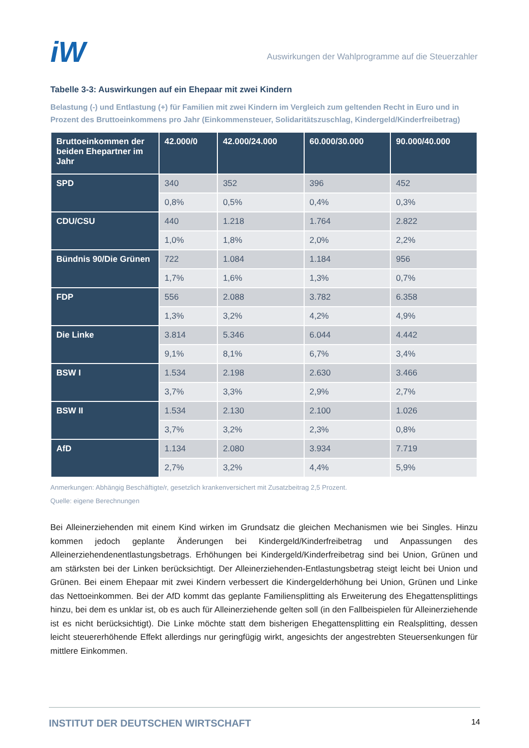iW
Auswirkungen der Wahlprogramme auf die Steuerzahler
Tabelle 3-3: Auswirkungen auf ein Ehepaar mit zwei Kindern
Belastung (-) und Entlastung (+) für Familien mit zwei Kindern im Vergleich zum geltenden Recht in Euro und in Prozent des Bruttoeinkommens pro Jahr (Einkommensteuer, Solidaritätszuschlag, Kindergeld/Kinderfreibetrag)
| Bruttoeinkommen der beiden Ehepartner im Jahr | 42.000/0 | 42.000/24.000 | 60.000/30.000 | 90.000/40.000 |
| --- | --- | --- | --- | --- |
| SPD | 340 | 352 | 396 | 452 |
| | 0,8% | 0,5% | 0,4% | 0,3% |
| CDU/CSU | 440 | 1.218 | 1.764 | 2.822 |
| | 1,0% | 1,8% | 2,0% | 2,2% |
| Bündnis 90/Die Grünen | 722 | 1.084 | 1.184 | 956 |
| | 1,7% | 1,6% | 1,3% | 0,7% |
| FDP | 556 | 2.088 | 3.782 | 6.358 |
| | 1,3% | 3,2% | 4,2% | 4,9% |
| Die Linke | 3.814 | 5.346 | 6.044 | 4.442 |
| | 9,1% | 8,1% | 6,7% | 3,4% |
| BSW I | 1.534 | 2.198 | 2.630 | 3.466 |
| | 3,7% | 3,3% | 2,9% | 2,7% |
| BSW II | 1.534 | 2.130 | 2.100 | 1.026 |
| | 3,7% | 3,2% | 2,3% | 0,8% |
| AfD | 1.134 | 2.080 | 3.934 | 7.719 |
| | 2,7% | 3,2% | 4,4% | 5,9% |
Anmerkungen: Abhängig Beschäftigte/r, gesetzlich krankenversichert mit Zusatzbeitrag 2,5 Prozent.
Quelle: eigene Berechnungen
Bei Alleinerziehenden mit einem Kind wirken im Grundsatz die gleichen Mechanismen wie bei Singles. Hinzu kommen jedoch geplante Änderungen bei Kindergeld/Kinderfreibetrag und Anpassungen des Alleinerziehendenentlastungsbetrags. Erhöhungen bei Kindergeld/Kinderfreibetrag sind bei Union, Grünen und am stärksten bei der Linken berücksichtigt. Der Alleinerziehenden-Entlastungsbetrag steigt leicht bei Union und Grünen. Bei einem Ehepaar mit zwei Kindern verbessert die Kindergelderhöhung bei Union, Grünen und Linke das Nettoeinkommen. Bei der AfD kommt das geplante Familiensplitting als Erweiterung des Ehegattensplittings hinzu, bei dem es unklar ist, ob es auch für Alleinerziehende gelten soll (in den Fallbeispielen für Alleinerziehende ist es nicht berücksichtigt). Die Linke möchte statt dem bisherigen Ehegattensplitting ein Realsplitting, dessen leicht steuererhöhende Effekt allerdings nur geringfügig wirkt, angesichts der angestrebten Steuersenkungen für mittlere Einkommen.
INSTITUT DER DEUTSCHEN WIRTSCHAFT 14